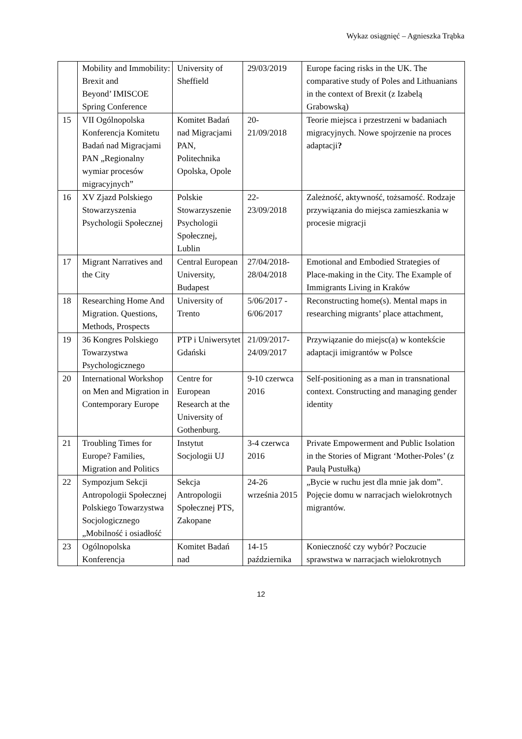Wykaz osiągnięć – Agnieszka Trąbka
| | Mobility and Immobility: Brexit and Beyond’ IMISCOE Spring Conference | University of Sheffield | 29/03/2019 | Europe facing risks in the UK. The comparative study of Poles and Lithuanians in the context of Brexit (z Izabelą Grabowską) |
| 15 | VII Ogólnopolska Konferencja Komitetu Badań nad Migracjami PAN „Regionalny wymiar procesów migracyjnych” | Komitet Badań nad Migracjami PAN, Politechnika Opolska, Opole | 20- 21/09/2018 | Teorie miejsca i przestrzeni w badaniach migracyjnych. Nowe spojrzenie na proces adaptacji ? |
| 16 | XV Zjazd Polskiego Stowarzyszenia Psychologii Społecznej | Polskie Stowarzyszenie Psychologii Społecznej, Lublin | 22- 23/09/2018 | Zależność, aktywność, tożsamość. Rodzaje przywiązania do miejsca zamieszkania w procesie migracji |
| 17 | Migrant Narratives and the City | Central European University, Budapest | 27/04/2018- 28/04/2018 | Emotional and Embodied Strategies of Place-making in the City. The Example of Immigrants Living in Kraków |
| 18 | Researching Home And Migration. Questions, Methods, Prospects | University of Trento | 5/06/2017 - 6/06/2017 | Reconstructing home(s). Mental maps in researching migrants’ place attachment, |
| 19 | 36 Kongres Polskiego Towarzystwa Psychologicznego | PTP i Uniwersytet Gdański | 21/09/2017- 24/09/2017 | Przywiązanie do miejsc(a) w kontekście adaptacji imigrantów w Polsce |
| 20 | International Workshop on Men and Migration in Contemporary Europe | Centre for European Research at the University of Gothenburg. | 9-10 czerwca 2016 | Self-positioning as a man in transnational context. Constructing and managing gender identity |
| 21 | Troubling Times for Europe? Families, Migration and Politics | Instytut Socjologii UJ | 3-4 czerwca 2016 | Private Empowerment and Public Isolation in the Stories of Migrant ‘Mother-Poles’ (z Paulą Pustułką) |
| 22 | Sympozjum Sekcji Antropologii Społecznej Polskiego Towarzystwa Socjologicznego „Mobilność i osiadłość | Sekcja Antropologii Społecznej PTS, Zakopane | 24-26 września 2015 | „Bycie w ruchu jest dla mnie jak dom”. Pojęcie domu w narracjach wielokrotnych migrantów. |
| 23 | Ogólnopolska Konferencja | Komitet Badań nad | 14-15 października | Konieczność czy wybór? Poczucie sprawstwa w narracjach wielokrotnych |
12